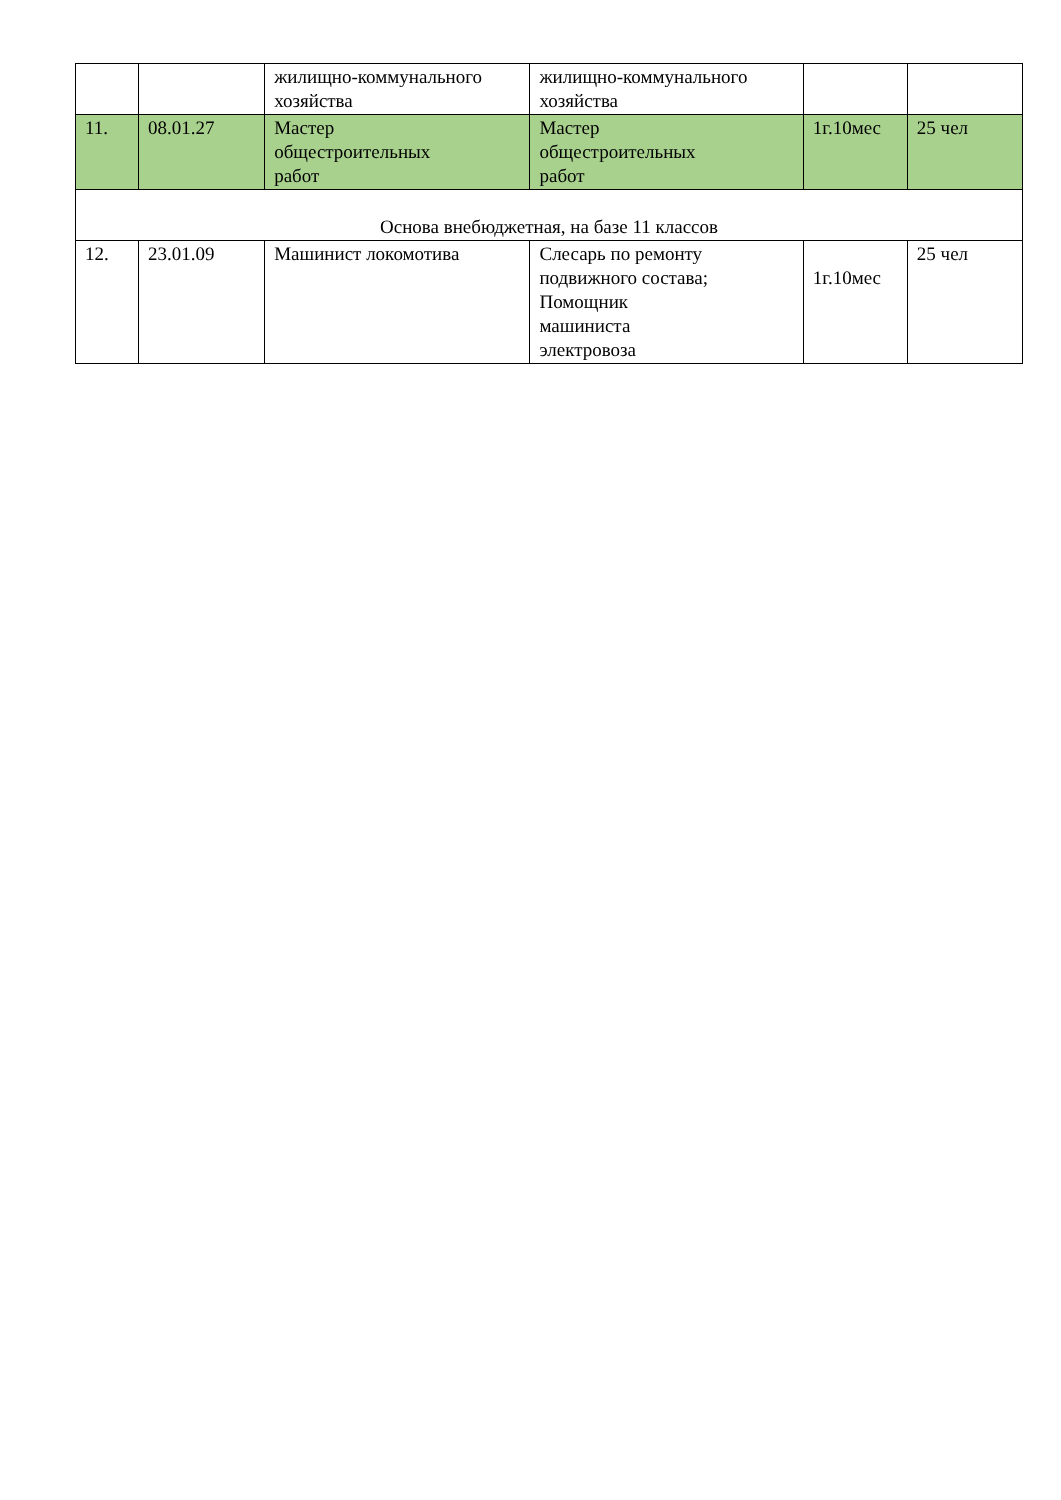| | | жилищно-коммунального хозяйства | жилищно-коммунального хозяйства | | |
| 11. | 08.01.27 | Мастер общестроительных работ | Мастер общестроительных работ | 1г.10мес | 25 чел |
| Основа внебюджетная, на базе 11 классов | | | | | |
| 12. | 23.01.09 | Машинист локомотива | Слесарь по ремонту подвижного состава; Помощник машиниста электровоза | 1г.10мес | 25 чел |